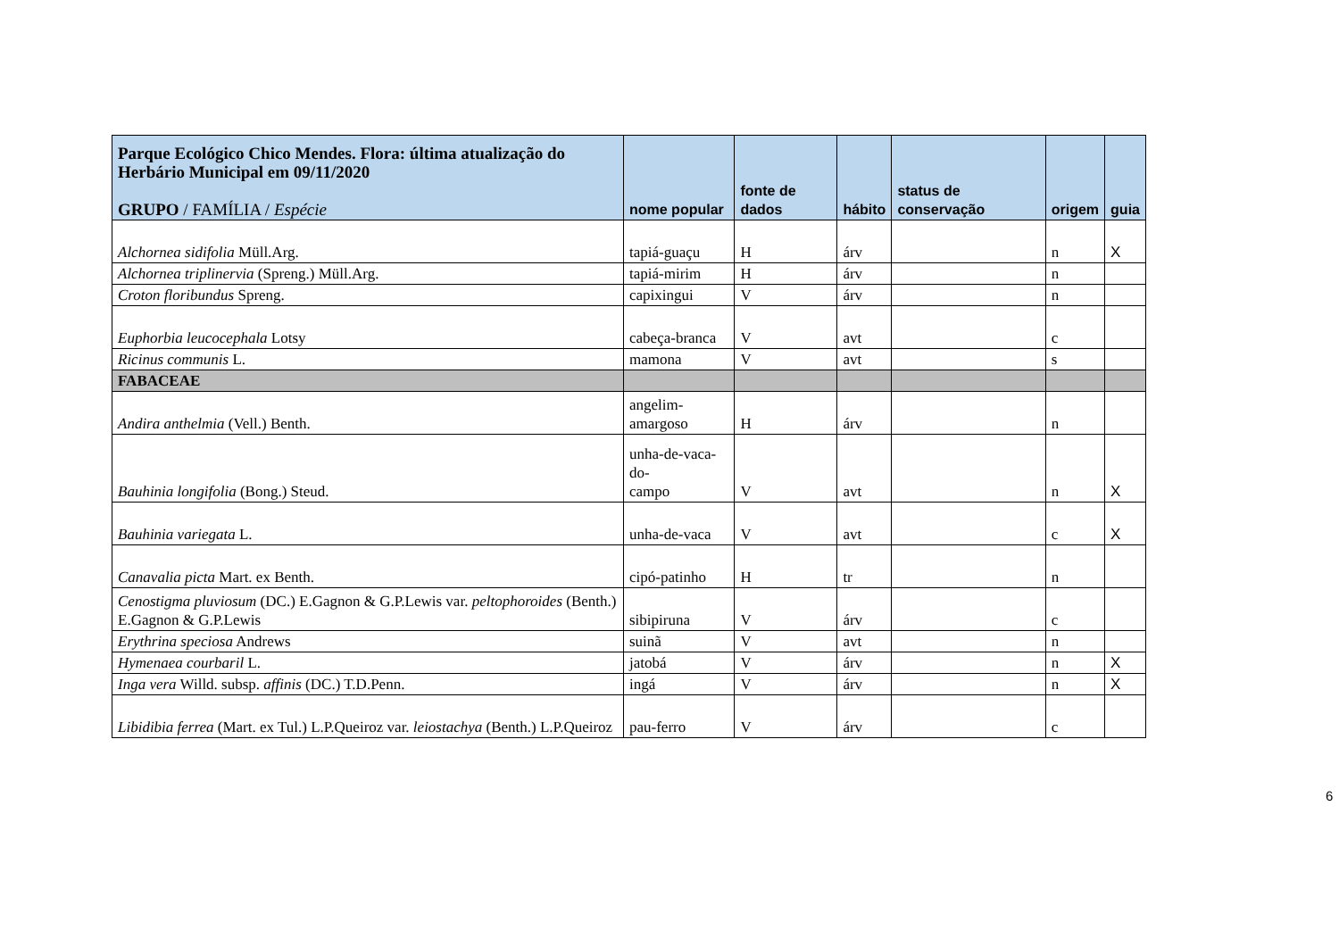| Parque Ecológico Chico Mendes. Flora: última atualização do Herbário Municipal em 09/11/2020 GRUPO / FAMÍLIA / Espécie | nome popular | fonte de dados | hábito | status de conservação | origem | guia |
| --- | --- | --- | --- | --- | --- | --- |
| Alchornea sidifolia Müll.Arg. | tapiá-guaçu | H | árv | | n | X |
| Alchornea triplinervia (Spreng.) Müll.Arg. | tapiá-mirim | H | árv | | n | |
| Croton floribundus Spreng. | capixingui | V | árv | | n | |
| Euphorbia leucocephala Lotsy | cabeça-branca | V | avt | | c | |
| Ricinus communis L. | mamona | V | avt | | s | |
| FABACEAE | | | | | | |
| Andira anthelmia (Vell.) Benth. | angelim- amargoso | H | árv | | n | |
| Bauhinia longifolia (Bong.) Steud. | unha-de-vaca-do- campo | V | avt | | n | X |
| Bauhinia variegata L. | unha-de-vaca | V | avt | | c | X |
| Canavalia picta Mart. ex Benth. | cipó-patinho | H | tr | | n | |
| Cenostigma pluviosum (DC.) E.Gagnon & G.P.Lewis var. peltophoroides (Benth.) E.Gagnon & G.P.Lewis | sibipiruna | V | árv | | c | |
| Erythrina speciosa Andrews | suinã | V | avt | | n | |
| Hymenaea courbaril L. | jatobá | V | árv | | n | X |
| Inga vera Willd. subsp. affinis (DC.) T.D.Penn. | ingá | V | árv | | n | X |
| Libidibia ferrea (Mart. ex Tul.) L.P.Queiroz var. leiostachya (Benth.) L.P.Queiroz | pau-ferro | V | árv | | c | |
6